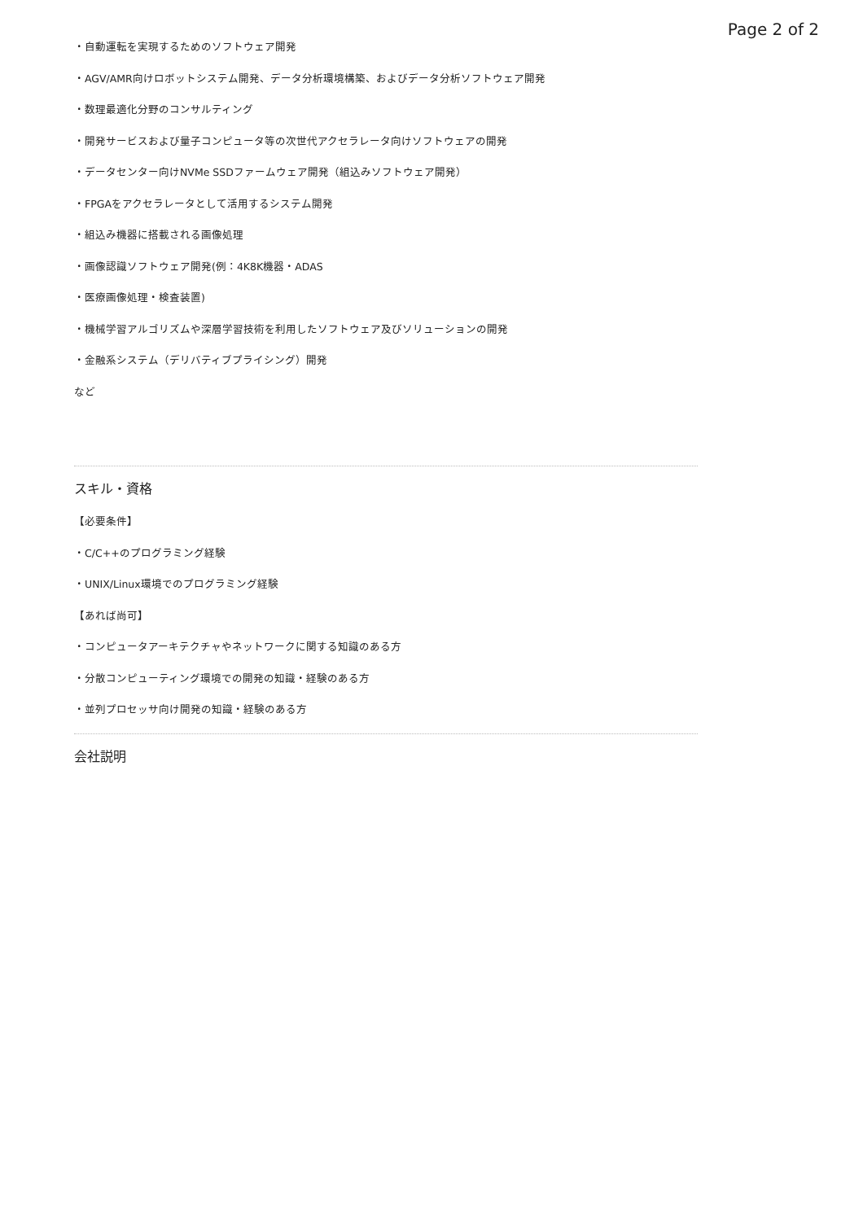Page 2 of 2
・自動運転を実現するためのソフトウェア開発
・AGV/AMR向けロボットシステム開発、データ分析環境構築、およびデータ分析ソフトウェア開発
・数理最適化分野のコンサルティング
・開発サービスおよび量子コンピュータ等の次世代アクセラレータ向けソフトウェアの開発
・データセンター向けNVMe SSDファームウェア開発（組込みソフトウェア開発）
・FPGAをアクセラレータとして活用するシステム開発
・組込み機器に搭載される画像処理
・画像認識ソフトウェア開発(例：4K8K機器・ADAS
・医療画像処理・検査装置)
・機械学習アルゴリズムや深層学習技術を利用したソフトウェア及びソリューションの開発
・金融系システム（デリバティブプライシング）開発
など
スキル・資格
【必要条件】
・C/C++のプログラミング経験
・UNIX/Linux環境でのプログラミング経験
【あれば尚可】
・コンピュータアーキテクチャやネットワークに関する知識のある方
・分散コンピューティング環境での開発の知識・経験のある方
・並列プロセッサ向け開発の知識・経験のある方
会社説明